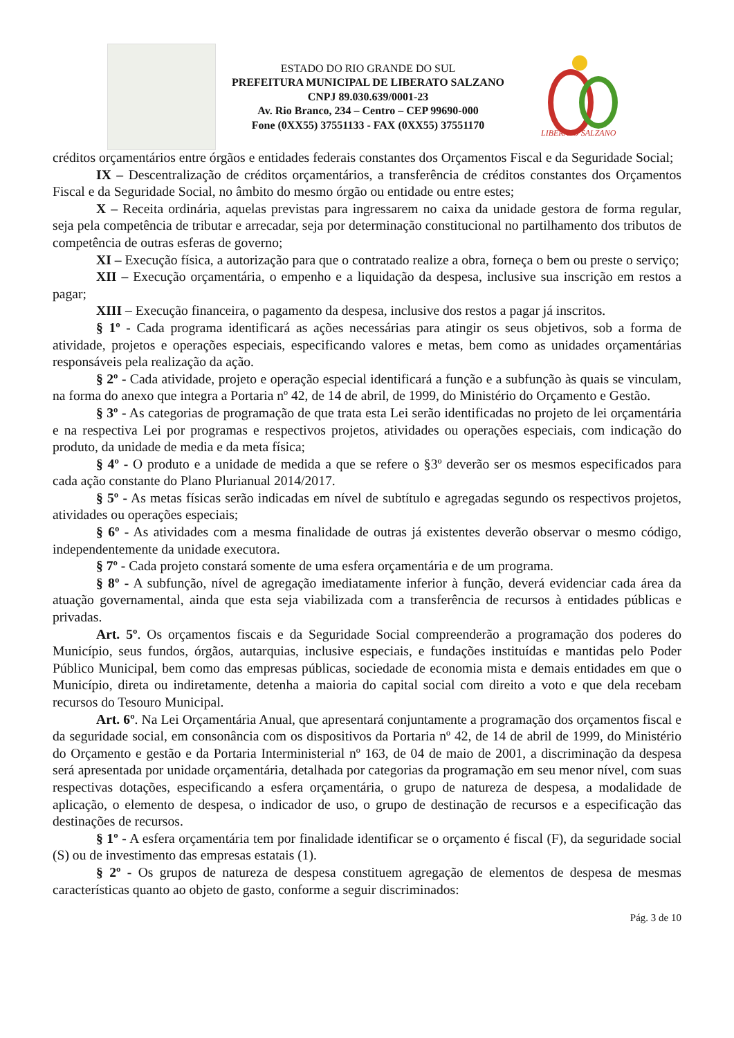ESTADO DO RIO GRANDE DO SUL
PREFEITURA MUNICIPAL DE LIBERATO SALZANO
CNPJ 89.030.639/0001-23
Av. Rio Branco, 234 – Centro – CEP 99690-000
Fone (0XX55) 37551133 - FAX (0XX55) 37551170
LIBERATO SALZANO
créditos orçamentários entre órgãos e entidades federais constantes dos Orçamentos Fiscal e da Seguridade Social;
IX – Descentralização de créditos orçamentários, a transferência de créditos constantes dos Orçamentos Fiscal e da Seguridade Social, no âmbito do mesmo órgão ou entidade ou entre estes;
X – Receita ordinária, aquelas previstas para ingressarem no caixa da unidade gestora de forma regular, seja pela competência de tributar e arrecadar, seja por determinação constitucional no partilhamento dos tributos de competência de outras esferas de governo;
XI – Execução física, a autorização para que o contratado realize a obra, forneça o bem ou preste o serviço;
XII – Execução orçamentária, o empenho e a liquidação da despesa, inclusive sua inscrição em restos a pagar;
XIII – Execução financeira, o pagamento da despesa, inclusive dos restos a pagar já inscritos.
§ 1º - Cada programa identificará as ações necessárias para atingir os seus objetivos, sob a forma de atividade, projetos e operações especiais, especificando valores e metas, bem como as unidades orçamentárias responsáveis pela realização da ação.
§ 2º - Cada atividade, projeto e operação especial identificará a função e a subfunção às quais se vinculam, na forma do anexo que integra a Portaria nº 42, de 14 de abril, de 1999, do Ministério do Orçamento e Gestão.
§ 3º - As categorias de programação de que trata esta Lei serão identificadas no projeto de lei orçamentária e na respectiva Lei por programas e respectivos projetos, atividades ou operações especiais, com indicação do produto, da unidade de media e da meta física;
§ 4º - O produto e a unidade de medida a que se refere o §3º deverão ser os mesmos especificados para cada ação constante do Plano Plurianual 2014/2017.
§ 5º - As metas físicas serão indicadas em nível de subtítulo e agregadas segundo os respectivos projetos, atividades ou operações especiais;
§ 6º - As atividades com a mesma finalidade de outras já existentes deverão observar o mesmo código, independentemente da unidade executora.
§ 7º - Cada projeto constará somente de uma esfera orçamentária e de um programa.
§ 8º - A subfunção, nível de agregação imediatamente inferior à função, deverá evidenciar cada área da atuação governamental, ainda que esta seja viabilizada com a transferência de recursos à entidades públicas e privadas.
Art. 5º. Os orçamentos fiscais e da Seguridade Social compreenderão a programação dos poderes do Município, seus fundos, órgãos, autarquias, inclusive especiais, e fundações instituídas e mantidas pelo Poder Público Municipal, bem como das empresas públicas, sociedade de economia mista e demais entidades em que o Município, direta ou indiretamente, detenha a maioria do capital social com direito a voto e que dela recebam recursos do Tesouro Municipal.
Art. 6º. Na Lei Orçamentária Anual, que apresentará conjuntamente a programação dos orçamentos fiscal e da seguridade social, em consonância com os dispositivos da Portaria nº 42, de 14 de abril de 1999, do Ministério do Orçamento e gestão e da Portaria Interministerial nº 163, de 04 de maio de 2001, a discriminação da despesa será apresentada por unidade orçamentária, detalhada por categorias da programação em seu menor nível, com suas respectivas dotações, especificando a esfera orçamentária, o grupo de natureza de despesa, a modalidade de aplicação, o elemento de despesa, o indicador de uso, o grupo de destinação de recursos e a especificação das destinações de recursos.
§ 1º - A esfera orçamentária tem por finalidade identificar se o orçamento é fiscal (F), da seguridade social (S) ou de investimento das empresas estatais (1).
§ 2º - Os grupos de natureza de despesa constituem agregação de elementos de despesa de mesmas características quanto ao objeto de gasto, conforme a seguir discriminados:
Pág. 3 de 10